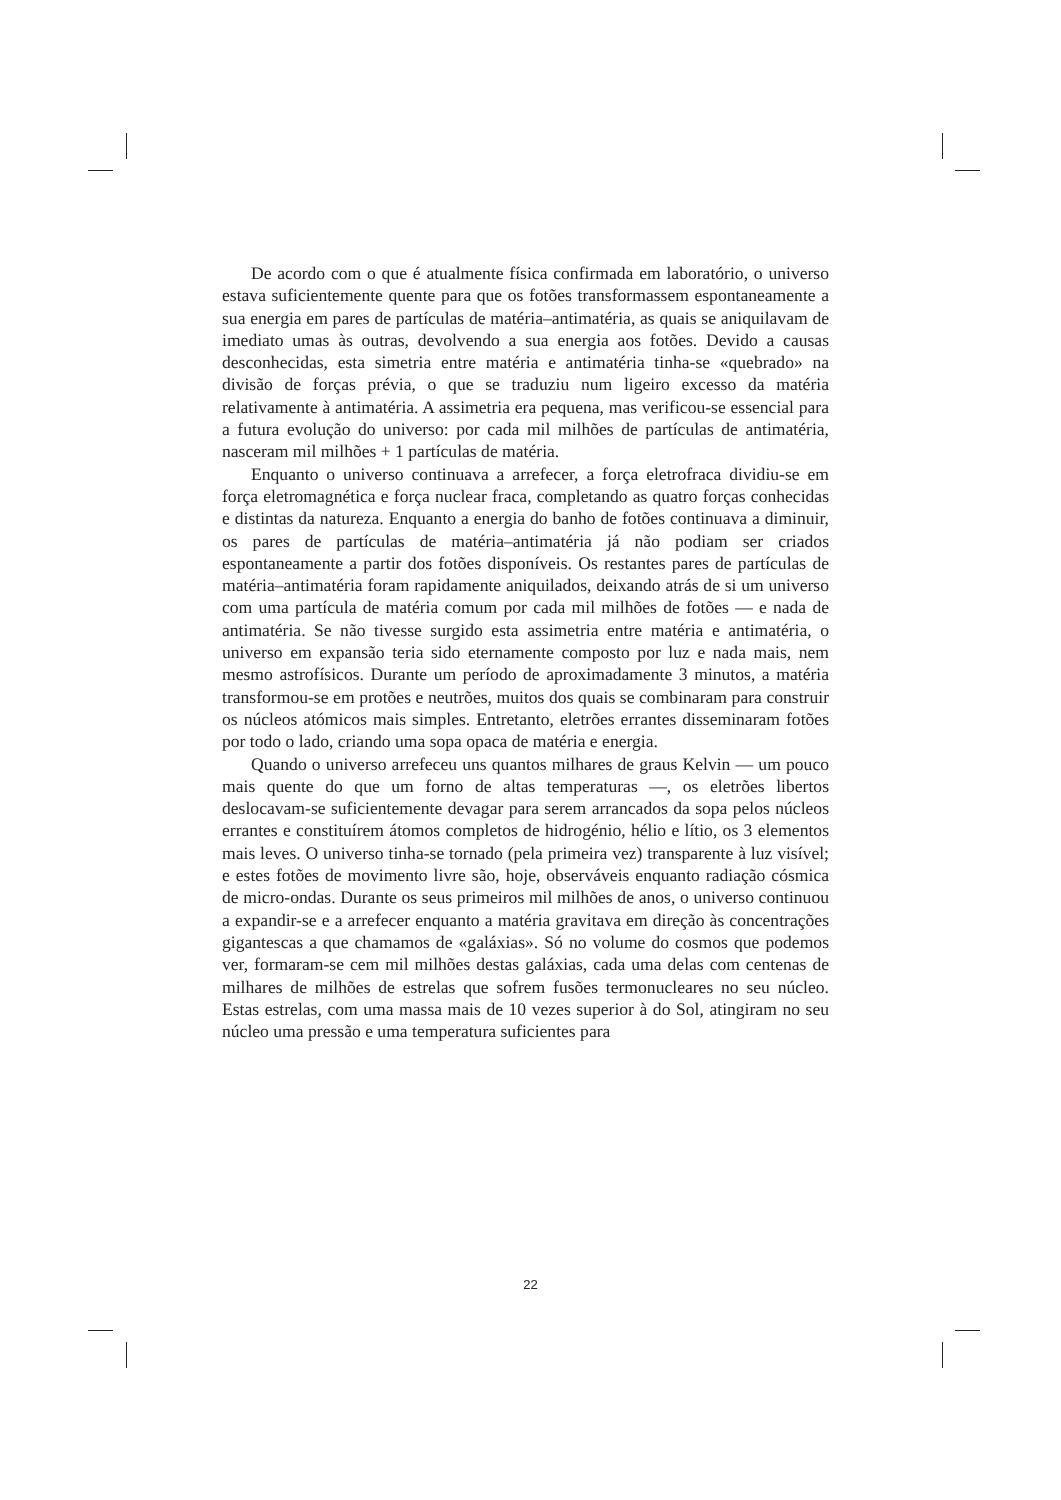De acordo com o que é atualmente física confirmada em laboratório, o universo estava suficientemente quente para que os fotões transformassem espontaneamente a sua energia em pares de partículas de matéria–antimatéria, as quais se aniquilavam de imediato umas às outras, devolvendo a sua energia aos fotões. Devido a causas desconhecidas, esta simetria entre matéria e antimatéria tinha-se «quebrado» na divisão de forças prévia, o que se traduziu num ligeiro excesso da matéria relativamente à antimatéria. A assimetria era pequena, mas verificou-se essencial para a futura evolução do universo: por cada mil milhões de partículas de antimatéria, nasceram mil milhões + 1 partículas de matéria.
Enquanto o universo continuava a arrefecer, a força eletrofraca dividiu-se em força eletromagnética e força nuclear fraca, completando as quatro forças conhecidas e distintas da natureza. Enquanto a energia do banho de fotões continuava a diminuir, os pares de partículas de matéria–antimatéria já não podiam ser criados espontaneamente a partir dos fotões disponíveis. Os restantes pares de partículas de matéria–antimatéria foram rapidamente aniquilados, deixando atrás de si um universo com uma partícula de matéria comum por cada mil milhões de fotões — e nada de antimatéria. Se não tivesse surgido esta assimetria entre matéria e antimatéria, o universo em expansão teria sido eternamente composto por luz e nada mais, nem mesmo astrofísicos. Durante um período de aproximadamente 3 minutos, a matéria transformou-se em protões e neutrões, muitos dos quais se combinaram para construir os núcleos atómicos mais simples. Entretanto, eletrões errantes disseminaram fotões por todo o lado, criando uma sopa opaca de matéria e energia.
Quando o universo arrefeceu uns quantos milhares de graus Kelvin — um pouco mais quente do que um forno de altas temperaturas —, os eletrões libertos deslocavam-se suficientemente devagar para serem arrancados da sopa pelos núcleos errantes e constituírem átomos completos de hidrogénio, hélio e lítio, os 3 elementos mais leves. O universo tinha-se tornado (pela primeira vez) transparente à luz visível; e estes fotões de movimento livre são, hoje, observáveis enquanto radiação cósmica de micro-ondas. Durante os seus primeiros mil milhões de anos, o universo continuou a expandir-se e a arrefecer enquanto a matéria gravitava em direção às concentrações gigantescas a que chamamos de «galáxias». Só no volume do cosmos que podemos ver, formaram-se cem mil milhões destas galáxias, cada uma delas com centenas de milhares de milhões de estrelas que sofrem fusões termonucleares no seu núcleo. Estas estrelas, com uma massa mais de 10 vezes superior à do Sol, atingiram no seu núcleo uma pressão e uma temperatura suficientes para
22